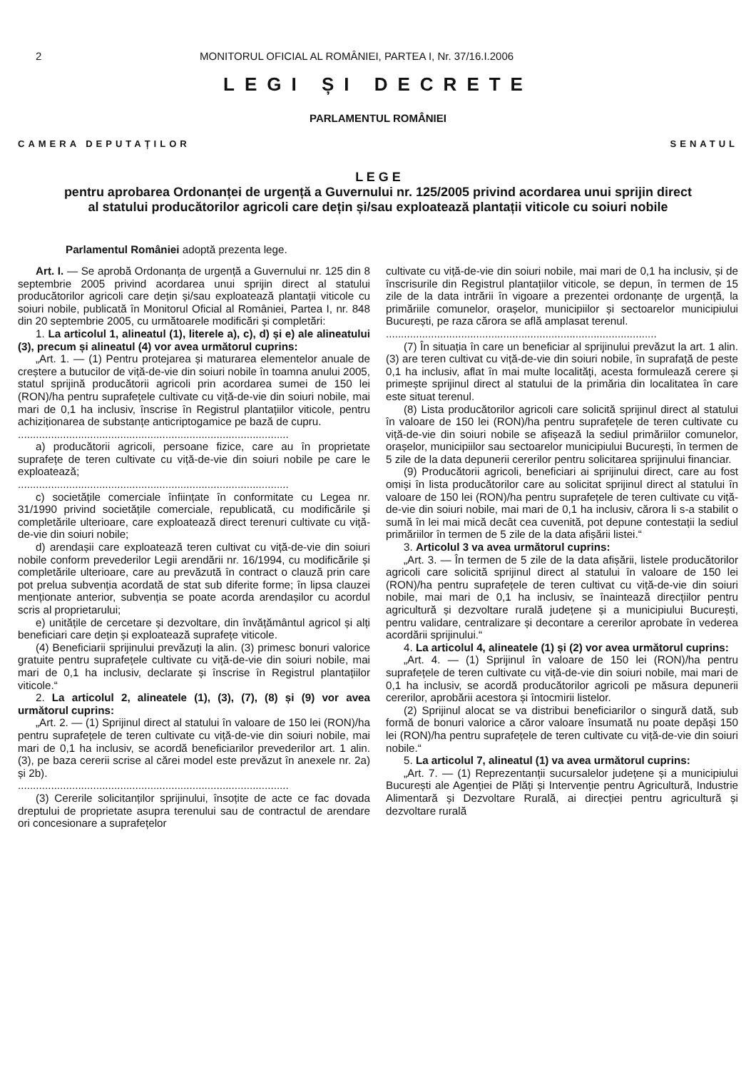2 MONITORUL OFICIAL AL ROMÂNIEI, PARTEA I, Nr. 37/16.I.2006
LEGI ȘI DECRETE
PARLAMENTUL ROMÂNIEI
CAMERA DEPUTAȚILOR SENATUL
L E G E
pentru aprobarea Ordonanței de urgență a Guvernului nr. 125/2005 privind acordarea unui sprijin direct al statului producătorilor agricoli care dețin și/sau exploatează plantații viticole cu soiuri nobile
Parlamentul României adoptă prezenta lege.
Art. I. — Se aprobă Ordonanța de urgență a Guvernului nr. 125 din 8 septembrie 2005 privind acordarea unui sprijin direct al statului producătorilor agricoli care dețin și/sau exploatează plantații viticole cu soiuri nobile, publicată în Monitorul Oficial al României, Partea I, nr. 848 din 20 septembrie 2005, cu următoarele modificări și completări:
1. La articolul 1, alineatul (1), literele a), c), d) și e) ale alineatului (3), precum și alineatul (4) vor avea următorul cuprins:
„Art. 1. — (1) Pentru protejarea și maturarea elementelor anuale de creștere a butucilor de viță-de-vie din soiuri nobile în toamna anului 2005, statul sprijină producătorii agricoli prin acordarea sumei de 150 lei (RON)/ha pentru suprafețele cultivate cu viță-de-vie din soiuri nobile, mai mari de 0,1 ha inclusiv, înscrise în Registrul plantațiilor viticole, pentru achiziționarea de substanțe anticriptogamice pe bază de cupru.
..........................................................................................
a) producătorii agricoli, persoane fizice, care au în proprietate suprafețe de teren cultivate cu viță-de-vie din soiuri nobile pe care le exploatează;
..........................................................................................
c) societățile comerciale înființate în conformitate cu Legea nr. 31/1990 privind societățile comerciale, republicată, cu modificările și completările ulterioare, care exploatează direct terenuri cultivate cu viță-de-vie din soiuri nobile;
d) arendașii care exploatează teren cultivat cu viță-de-vie din soiuri nobile conform prevederilor Legii arendării nr. 16/1994, cu modificările și completările ulterioare, care au prevăzută în contract o clauză prin care pot prelua subvenția acordată de stat sub diferite forme; în lipsa clauzei menționate anterior, subvenția se poate acorda arendașilor cu acordul scris al proprietarului;
e) unitățile de cercetare și dezvoltare, din învățământul agricol și alți beneficiari care dețin și exploatează suprafețe viticole.
(4) Beneficiarii sprijinului prevăzuți la alin. (3) primesc bonuri valorice gratuite pentru suprafețele cultivate cu viță-de-vie din soiuri nobile, mai mari de 0,1 ha inclusiv, declarate și înscrise în Registrul plantațiilor viticole.“
2. La articolul 2, alineatele (1), (3), (7), (8) și (9) vor avea următorul cuprins:
„Art. 2. — (1) Sprijinul direct al statului în valoare de 150 lei (RON)/ha pentru suprafețele de teren cultivate cu viță-de-vie din soiuri nobile, mai mari de 0,1 ha inclusiv, se acordă beneficiarilor prevederilor art. 1 alin. (3), pe baza cererii scrise al cărei model este prevăzut în anexele nr. 2a) și 2b).
..........................................................................................
(3) Cererile solicitanților sprijinului, însoțite de acte ce fac dovada dreptului de proprietate asupra terenului sau de contractul de arendare ori concesionare a suprafețelor
cultivate cu viță-de-vie din soiuri nobile, mai mari de 0,1 ha inclusiv, și de înscrisurile din Registrul plantațiilor viticole, se depun, în termen de 15 zile de la data intrării în vigoare a prezentei ordonanțe de urgență, la primăriile comunelor, orașelor, municipiilor și sectoarelor municipiului București, pe raza cărora se află amplasat terenul.
..........................................................................................
(7) În situația în care un beneficiar al sprijinului prevăzut la art. 1 alin. (3) are teren cultivat cu viță-de-vie din soiuri nobile, în suprafață de peste 0,1 ha inclusiv, aflat în mai multe localități, acesta formulează cerere și primește sprijinul direct al statului de la primăria din localitatea în care este situat terenul.
(8) Lista producătorilor agricoli care solicită sprijinul direct al statului în valoare de 150 lei (RON)/ha pentru suprafețele de teren cultivate cu viță-de-vie din soiuri nobile se afișează la sediul primăriilor comunelor, orașelor, municipiilor sau sectoarelor municipiului București, în termen de 5 zile de la data depunerii cererilor pentru solicitarea sprijinului financiar.
(9) Producătorii agricoli, beneficiari ai sprijinului direct, care au fost omiși în lista producătorilor care au solicitat sprijinul direct al statului în valoare de 150 lei (RON)/ha pentru suprafețele de teren cultivate cu viță-de-vie din soiuri nobile, mai mari de 0,1 ha inclusiv, cărora li s-a stabilit o sumă în lei mai mică decât cea cuvenită, pot depune contestații la sediul primăriilor în termen de 5 zile de la data afișării listei.“
3. Articolul 3 va avea următorul cuprins:
„Art. 3. — În termen de 5 zile de la data afișării, listele producătorilor agricoli care solicită sprijinul direct al statului în valoare de 150 lei (RON)/ha pentru suprafețele de teren cultivat cu viță-de-vie din soiuri nobile, mai mari de 0,1 ha inclusiv, se înaintează direcțiilor pentru agricultură și dezvoltare rurală județene și a municipiului București, pentru validare, centralizare și decontare a cererilor aprobate în vederea acordării sprijinului.“
4. La articolul 4, alineatele (1) și (2) vor avea următorul cuprins:
„Art. 4. — (1) Sprijinul în valoare de 150 lei (RON)/ha pentru suprafețele de teren cultivate cu viță-de-vie din soiuri nobile, mai mari de 0,1 ha inclusiv, se acordă producătorilor agricoli pe măsura depunerii cererilor, aprobării acestora și întocmirii listelor.
(2) Sprijinul alocat se va distribui beneficiarilor o singură dată, sub formă de bonuri valorice a căror valoare însumată nu poate depăși 150 lei (RON)/ha pentru suprafețele de teren cultivate cu viță-de-vie din soiuri nobile.“
5. La articolul 7, alineatul (1) va avea următorul cuprins:
„Art. 7. — (1) Reprezentanții sucursalelor județene și a municipiului București ale Agenției de Plăți și Intervenție pentru Agricultură, Industrie Alimentară și Dezvoltare Rurală, ai direcției pentru agricultură și dezvoltare rurală